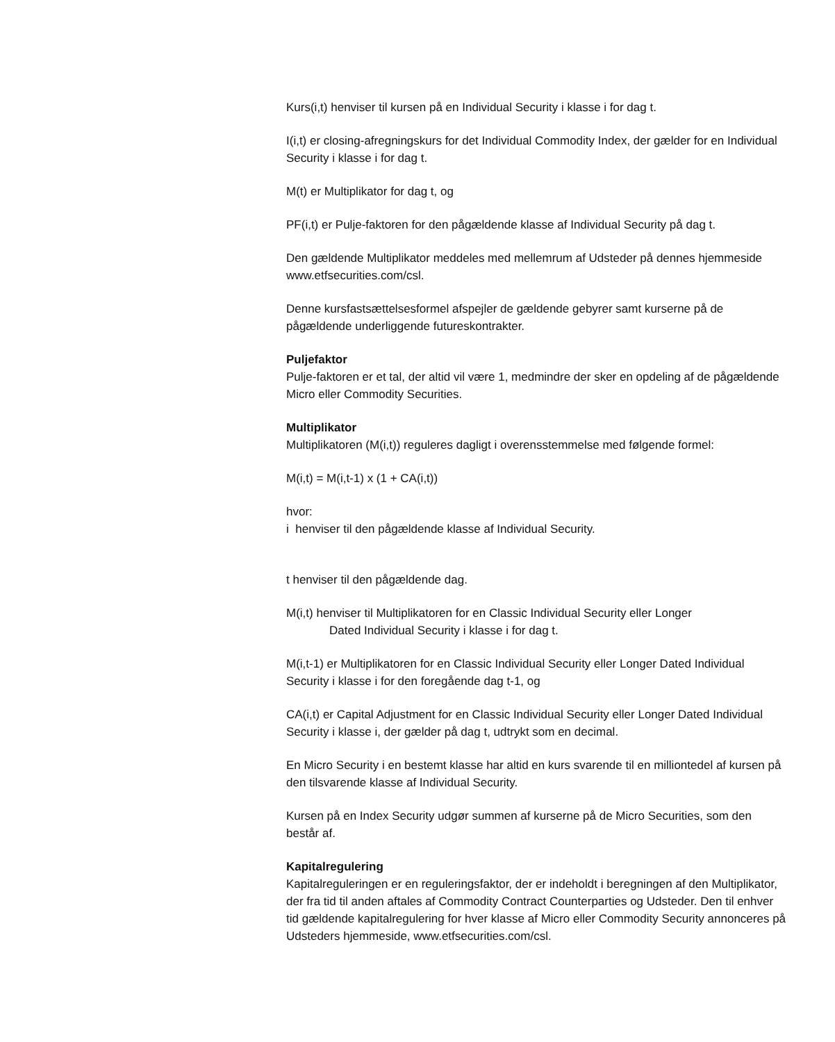Kurs(i,t) henviser til kursen på en Individual Security i klasse i for dag t.
I(i,t) er closing-afregningskurs for det Individual Commodity Index, der gælder for en Individual Security i klasse i for dag t.
M(t) er Multiplikator for dag t, og
PF(i,t) er Pulje-faktoren for den pågældende klasse af Individual Security på dag t.
Den gældende Multiplikator meddeles med mellemrum af Udsteder på dennes hjemmeside www.etfsecurities.com/csl.
Denne kursfastsættelsesformel afspejler de gældende gebyrer samt kurserne på de pågældende underliggende futureskontrakter.
Puljefaktor
Pulje-faktoren er et tal, der altid vil være 1, medmindre der sker en opdeling af de pågældende Micro eller Commodity Securities.
Multiplikator
Multiplikatoren (M(i,t)) reguleres dagligt i overensstemmelse med følgende formel:
M(i,t) = M(i,t-1) x (1 + CA(i,t))
hvor:
i henviser til den pågældende klasse af Individual Security.
t henviser til den pågældende dag.
M(i,t) henviser til Multiplikatoren for en Classic Individual Security eller Longer
Dated Individual Security i klasse i for dag t.
M(i,t-1) er Multiplikatoren for en Classic Individual Security eller Longer Dated Individual Security i klasse i for den foregående dag t-1, og
CA(i,t) er Capital Adjustment for en Classic Individual Security eller Longer Dated Individual Security i klasse i, der gælder på dag t, udtrykt som en decimal.
En Micro Security i en bestemt klasse har altid en kurs svarende til en milliontedel af kursen på den tilsvarende klasse af Individual Security.
Kursen på en Index Security udgør summen af kurserne på de Micro Securities, som den består af.
Kapitalregulering
Kapitalreguleringen er en reguleringsfaktor, der er indeholdt i beregningen af den Multiplikator, der fra tid til anden aftales af Commodity Contract Counterparties og Udsteder. Den til enhver tid gældende kapitalregulering for hver klasse af Micro eller Commodity Security annonceres på Udsteders hjemmeside, www.etfsecurities.com/csl.